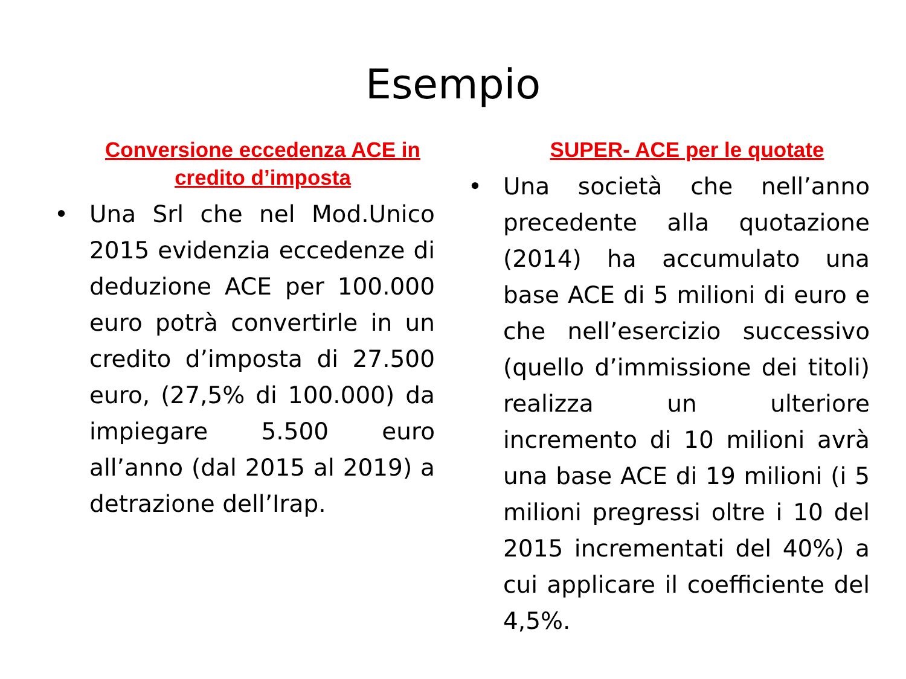Esempio
Conversione eccedenza ACE in credito d’imposta
• Una Srl che nel Mod.Unico 2015 evidenzia eccedenze di deduzione ACE per 100.000 euro potrà convertirle in un credito d’imposta di 27.500 euro, (27,5% di 100.000) da impiegare 5.500 euro all’anno (dal 2015 al 2019) a detrazione dell’Irap.
SUPER- ACE per le quotate
• Una società che nell’anno precedente alla quotazione (2014) ha accumulato una base ACE di 5 milioni di euro e che nell’esercizio successivo (quello d’immissione dei titoli) realizza un ulteriore incremento di 10 milioni avrà una base ACE di 19 milioni (i 5 milioni pregressi oltre i 10 del 2015 incrementati del 40%) a cui applicare il coefficiente del 4,5%.